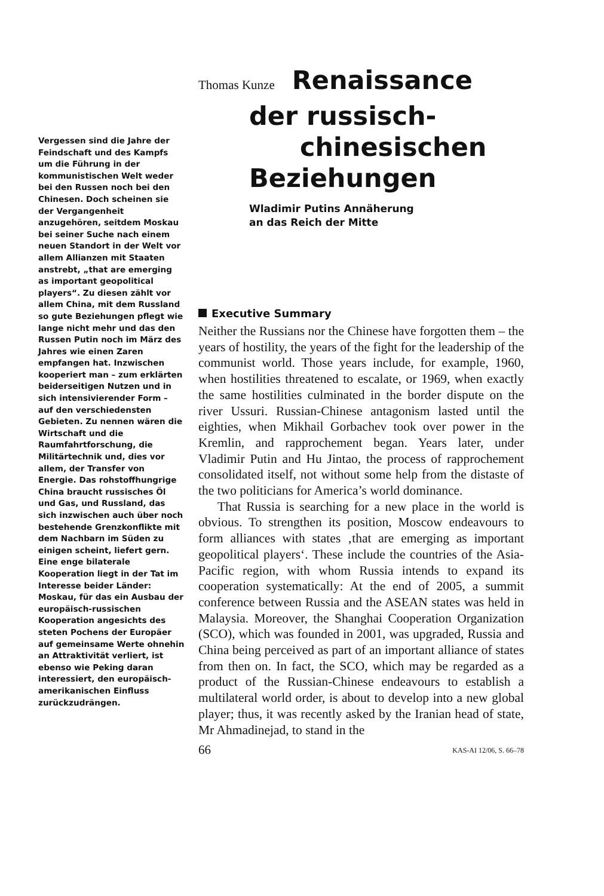Vergessen sind die Jahre der Feindschaft und des Kampfs um die Führung in der kommunistischen Welt weder bei den Russen noch bei den Chinesen. Doch scheinen sie der Vergangenheit anzugehören, seitdem Moskau bei seiner Suche nach einem neuen Standort in der Welt vor allem Allianzen mit Staaten anstrebt, „that are emerging as important geopolitical players“. Zu diesen zählt vor allem China, mit dem Russland so gute Beziehungen pflegt wie lange nicht mehr und das den Russen Putin noch im März des Jahres wie einen Zaren empfangen hat. Inzwischen kooperiert man – zum erklärten beiderseitigen Nutzen und in sich intensivierender Form – auf den verschiedensten Gebieten. Zu nennen wären die Wirtschaft und die Raumfahrtforschung, die Militärtechnik und, dies vor allem, der Transfer von Energie. Das rohstoffhungrige China braucht russisches Öl und Gas, und Russland, das sich inzwischen auch über noch bestehende Grenzkonflikte mit dem Nachbarn im Süden zu einigen scheint, liefert gern. Eine enge bilaterale Kooperation liegt in der Tat im Interesse beider Länder: Moskau, für das ein Ausbau der europäisch-russischen Kooperation angesichts des steten Pochens der Europäer auf gemeinsame Werte ohnehin an Attraktivität verliert, ist ebenso wie Peking daran interessiert, den europäisch-amerikanischen Einfluss zurückzudrängen.
Thomas Kunze Renaissance
der russisch-
chinesischen
Beziehungen
Wladimir Putins Annäherung
an das Reich der Mitte
Executive Summary
Neither the Russians nor the Chinese have forgotten them – the years of hostility, the years of the fight for the leadership of the communist world. Those years include, for example, 1960, when hostilities threatened to escalate, or 1969, when exactly the same hostilities culminated in the border dispute on the river Ussuri. Russian-Chinese antagonism lasted until the eighties, when Mikhail Gorbachev took over power in the Kremlin, and rapprochement began. Years later, under Vladimir Putin and Hu Jintao, the process of rapprochement consolidated itself, not without some help from the distaste of the two politicians for America’s world dominance.
That Russia is searching for a new place in the world is obvious. To strengthen its position, Moscow endeavours to form alliances with states ‚that are emerging as important geopolitical players‘. These include the countries of the Asia-Pacific region, with whom Russia intends to expand its cooperation systematically: At the end of 2005, a summit conference between Russia and the ASEAN states was held in Malaysia. Moreover, the Shanghai Cooperation Organization (SCO), which was founded in 2001, was upgraded, Russia and China being perceived as part of an important alliance of states from then on. In fact, the SCO, which may be regarded as a product of the Russian-Chinese endeavours to establish a multilateral world order, is about to develop into a new global player; thus, it was recently asked by the Iranian head of state, Mr Ahmadinejad, to stand in the
66 KAS-AI 12/06, S. 66–78